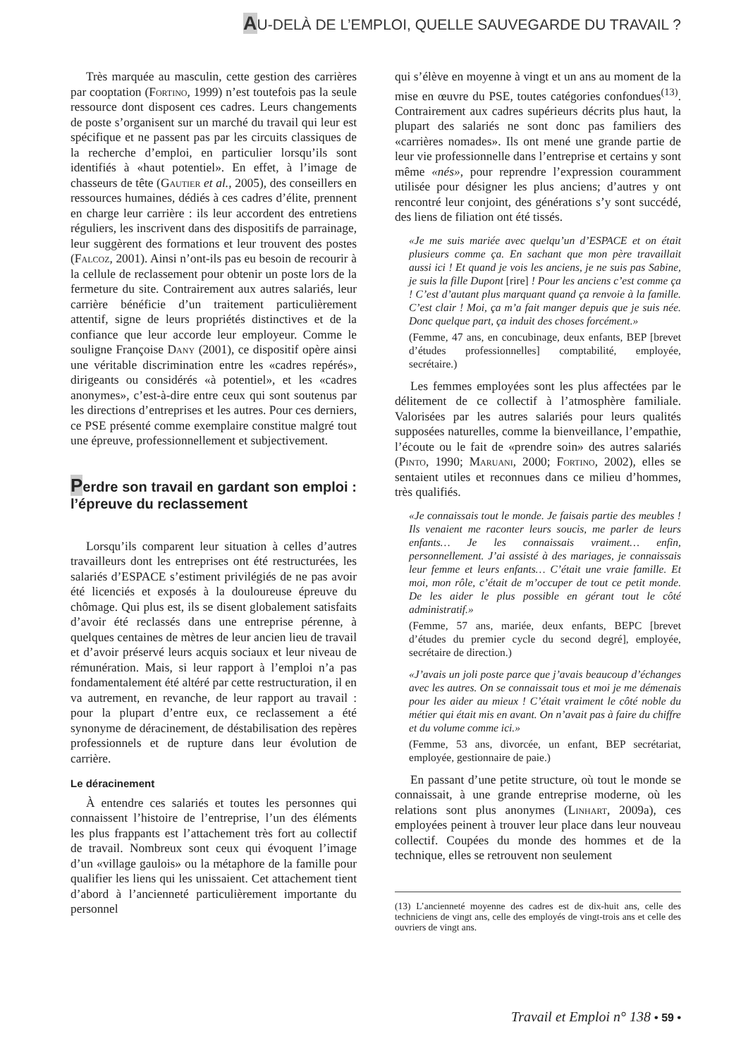AU-DELÀ DE L’EMPLOI, QUELLE SAUVEGARDE DU TRAVAIL ?
Très marquée au masculin, cette gestion des carrières par cooptation (Fortino, 1999) n’est toutefois pas la seule ressource dont disposent ces cadres. Leurs changements de poste s’organisent sur un marché du travail qui leur est spécifique et ne passent pas par les circuits classiques de la recherche d’emploi, en particulier lorsqu’ils sont identifiés à «haut potentiel». En effet, à l’image de chasseurs de tête (Gautier et al., 2005), des conseillers en ressources humaines, dédiés à ces cadres d’élite, prennent en charge leur carrière : ils leur accordent des entretiens réguliers, les inscrivent dans des dispositifs de parrainage, leur suggèrent des formations et leur trouvent des postes (Falcoz, 2001). Ainsi n’ont-ils pas eu besoin de recourir à la cellule de reclassement pour obtenir un poste lors de la fermeture du site. Contrairement aux autres salariés, leur carrière bénéficie d’un traitement particulièrement attentif, signe de leurs propriétés distinctives et de la confiance que leur accorde leur employeur. Comme le souligne Françoise Dany (2001), ce dispositif opère ainsi une véritable discrimination entre les «cadres repérés», dirigeants ou considérés «à potentiel», et les «cadres anonymes», c’est-à-dire entre ceux qui sont soutenus par les directions d’entreprises et les autres. Pour ces derniers, ce PSE présenté comme exemplaire constitue malgré tout une épreuve, professionnellement et subjectivement.
Perdre son travail en gardant son emploi : l’épreuve du reclassement
Lorsqu’ils comparent leur situation à celles d’autres travailleurs dont les entreprises ont été restructurées, les salariés d’ESPACE s’estiment privilégiés de ne pas avoir été licenciés et exposés à la douloureuse épreuve du chômage. Qui plus est, ils se disent globalement satisfaits d’avoir été reclassés dans une entreprise pérenne, à quelques centaines de mètres de leur ancien lieu de travail et d’avoir préservé leurs acquis sociaux et leur niveau de rémunération. Mais, si leur rapport à l’emploi n’a pas fondamentalement été altéré par cette restructuration, il en va autrement, en revanche, de leur rapport au travail : pour la plupart d’entre eux, ce reclassement a été synonyme de déracinement, de déstabilisation des repères professionnels et de rupture dans leur évolution de carrière.
Le déracinement
À entendre ces salariés et toutes les personnes qui connaissent l’histoire de l’entreprise, l’un des éléments les plus frappants est l’attachement très fort au collectif de travail. Nombreux sont ceux qui évoquent l’image d’un «village gaulois» ou la métaphore de la famille pour qualifier les liens qui les unissaient. Cet attachement tient d’abord à l’ancienneté particulièrement importante du personnel
qui s’élève en moyenne à vingt et un ans au moment de la mise en œuvre du PSE, toutes catégories confondues<sup>(13)</sup>. Contrairement aux cadres supérieurs décrits plus haut, la plupart des salariés ne sont donc pas familiers des «carrières nomades». Ils ont mené une grande partie de leur vie professionnelle dans l’entreprise et certains y sont même «nés», pour reprendre l’expression couramment utilisée pour désigner les plus anciens; d’autres y ont rencontré leur conjoint, des générations s’y sont succédé, des liens de filiation ont été tissés.
«Je me suis mariée avec quelqu’un d’ESPACE et on était plusieurs comme ça. En sachant que mon père travaillait aussi ici ! Et quand je vois les anciens, je ne suis pas Sabine, je suis la fille Dupont [rire] ! Pour les anciens c’est comme ça ! C’est d’autant plus marquant quand ça renvoie à la famille. C’est clair ! Moi, ça m’a fait manger depuis que je suis née. Donc quelque part, ça induit des choses forcément.»
(Femme, 47 ans, en concubinage, deux enfants, BEP [brevet d’études professionnelles] comptabilité, employée, secrétaire.)
Les femmes employées sont les plus affectées par le délitement de ce collectif à l’atmosphère familiale. Valorisées par les autres salariés pour leurs qualités supposées naturelles, comme la bienveillance, l’empathie, l’écoute ou le fait de «prendre soin» des autres salariés (Pinto, 1990; Maruani, 2000; Fortino, 2002), elles se sentaient utiles et reconnues dans ce milieu d’hommes, très qualifiés.
«Je connaissais tout le monde. Je faisais partie des meubles ! Ils venaient me raconter leurs soucis, me parler de leurs enfants… Je les connaissais vraiment… enfin, personnellement. J’ai assisté à des mariages, je connaissais leur femme et leurs enfants… C’était une vraie famille. Et moi, mon rôle, c’était de m’occuper de tout ce petit monde. De les aider le plus possible en gérant tout le côté administratif.»
(Femme, 57 ans, mariée, deux enfants, BEPC [brevet d’études du premier cycle du second degré], employée, secrétaire de direction.)
«J’avais un joli poste parce que j’avais beaucoup d’échanges avec les autres. On se connaissait tous et moi je me démenais pour les aider au mieux ! C’était vraiment le côté noble du métier qui était mis en avant. On n’avait pas à faire du chiffre et du volume comme ici.»
(Femme, 53 ans, divorcée, un enfant, BEP secrétariat, employée, gestionnaire de paie.)
En passant d’une petite structure, où tout le monde se connaissait, à une grande entreprise moderne, où les relations sont plus anonymes (Linhart, 2009a), ces employées peinent à trouver leur place dans leur nouveau collectif. Coupées du monde des hommes et de la technique, elles se retrouvent non seulement
(13) L’ancienneté moyenne des cadres est de dix-huit ans, celle des techniciens de vingt ans, celle des employés de vingt-trois ans et celle des ouvriers de vingt ans.
Travail et Emploi n° 138 • 59 •